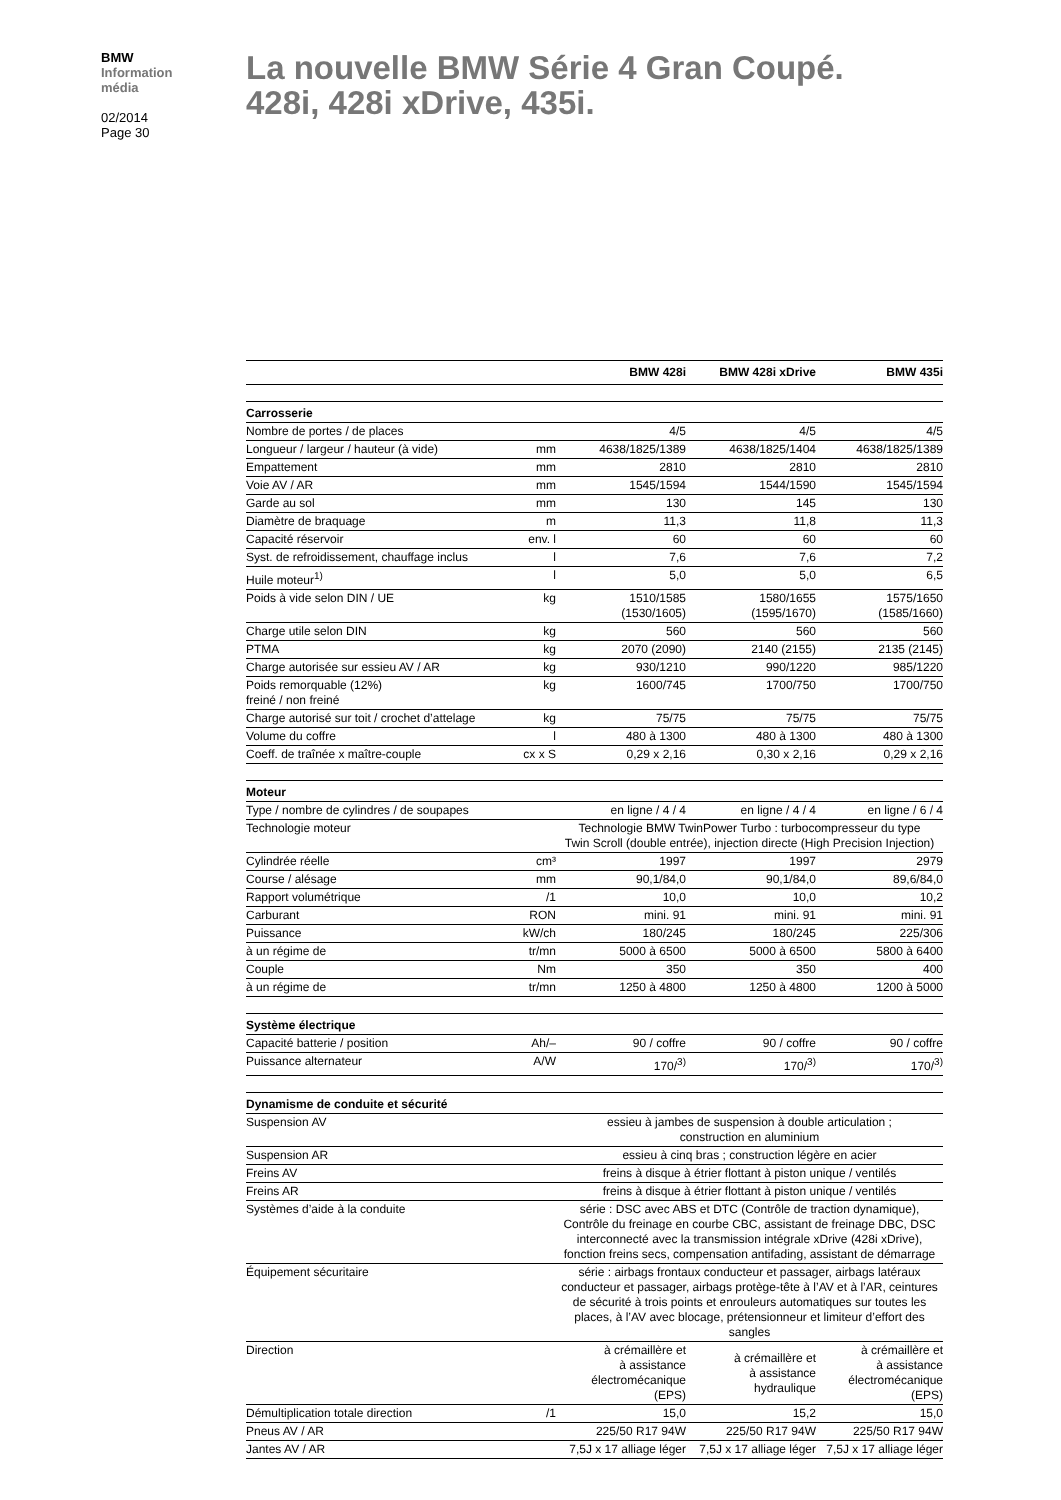BMW
Information
média
02/2014
Page 30
La nouvelle BMW Série 4 Gran Coupé.
428i, 428i xDrive, 435i.
| | | BMW 428i | BMW 428i xDrive | BMW 435i |
| Carrosserie | | | | |
| Nombre de portes / de places | | 4/5 | 4/5 | 4/5 |
| Longueur / largeur / hauteur (à vide) | mm | 4638/1825/1389 | 4638/1825/1404 | 4638/1825/1389 |
| Empattement | mm | 2810 | 2810 | 2810 |
| Voie AV / AR | mm | 1545/1594 | 1544/1590 | 1545/1594 |
| Garde au sol | mm | 130 | 145 | 130 |
| Diamètre de braquage | m | 11,3 | 11,8 | 11,3 |
| Capacité réservoir | env. l | 60 | 60 | 60 |
| Syst. de refroidissement, chauffage inclus | l | 7,6 | 7,6 | 7,2 |
| Huile moteur<sup>1)</sup> | l | 5,0 | 5,0 | 6,5 |
| Poids à vide selon DIN / UE | kg | 1510/1585 (1530/1605) | 1580/1655 (1595/1670) | 1575/1650 (1585/1660) |
| Charge utile selon DIN | kg | 560 | 560 | 560 |
| PTMA | kg | 2070 (2090) | 2140 (2155) | 2135 (2145) |
| Charge autorisée sur essieu AV / AR | kg | 930/1210 | 990/1220 | 985/1220 |
| Poids remorquable (12%) freiné / non freiné | kg | 1600/745 | 1700/750 | 1700/750 |
| Charge autorisé sur toit / crochet d’attelage | kg | 75/75 | 75/75 | 75/75 |
| Volume du coffre | l | 480 à 1300 | 480 à 1300 | 480 à 1300 |
| Coeff. de traînée x maître-couple | cx x S | 0,29 x 2,16 | 0,30 x 2,16 | 0,29 x 2,16 |
| Moteur | | | | |
| Type / nombre de cylindres / de soupapes | | en ligne / 4 / 4 | en ligne / 4 / 4 | en ligne / 6 / 4 |
| Technologie moteur | | Technologie BMW TwinPower Turbo : turbocompresseur du type Twin Scroll (double entrée), injection directe (High Precision Injection) | | |
| Cylindrée réelle | cm³ | 1997 | 1997 | 2979 |
| Course / alésage | mm | 90,1/84,0 | 90,1/84,0 | 89,6/84,0 |
| Rapport volumétrique | /1 | 10,0 | 10,0 | 10,2 |
| Carburant | RON | mini. 91 | mini. 91 | mini. 91 |
| Puissance | kW/ch | 180/245 | 180/245 | 225/306 |
| à un régime de | tr/mn | 5000 à 6500 | 5000 à 6500 | 5800 à 6400 |
| Couple | Nm | 350 | 350 | 400 |
| à un régime de | tr/mn | 1250 à 4800 | 1250 à 4800 | 1200 à 5000 |
| Système électrique | | | | |
| Capacité batterie / position | Ah/– | 90 / coffre | 90 / coffre | 90 / coffre |
| Puissance alternateur | A/W | 170/<sup>3)</sup> | 170/<sup>3)</sup> | 170/<sup>3)</sup> |
| Dynamisme de conduite et sécurité | | | | |
| Suspension AV | | essieu à jambes de suspension à double articulation ; construction en aluminium | | |
| Suspension AR | | essieu à cinq bras ; construction légère en acier | | |
| Freins AV | | freins à disque à étrier flottant à piston unique / ventilés | | |
| Freins AR | | freins à disque à étrier flottant à piston unique / ventilés | | |
| Systèmes d’aide à la conduite | | série : DSC avec ABS et DTC (Contrôle de traction dynamique), Contrôle du freinage en courbe CBC, assistant de freinage DBC, DSC interconnecté avec la transmission intégrale xDrive (428i xDrive), fonction freins secs, compensation antifading, assistant de démarrage | | |
| Équipement sécuritaire | | série : airbags frontaux conducteur et passager, airbags latéraux conducteur et passager, airbags protège-tête à l’AV et à l’AR, ceintures de sécurité à trois points et enrouleurs automatiques sur toutes les places, à l’AV avec blocage, prétensionneur et limiteur d’effort des sangles | | |
| Direction | | à crémaillère et à assistance électromécanique (EPS) | à crémaillère et à assistance hydraulique | à crémaillère et à assistance électromécanique (EPS) |
| Démultiplication totale direction | /1 | 15,0 | 15,2 | 15,0 |
| Pneus AV / AR | | 225/50 R17 94W | 225/50 R17 94W | 225/50 R17 94W |
| Jantes AV / AR | | 7,5J x 17 alliage léger | 7,5J x 17 alliage léger | 7,5J x 17 alliage léger |